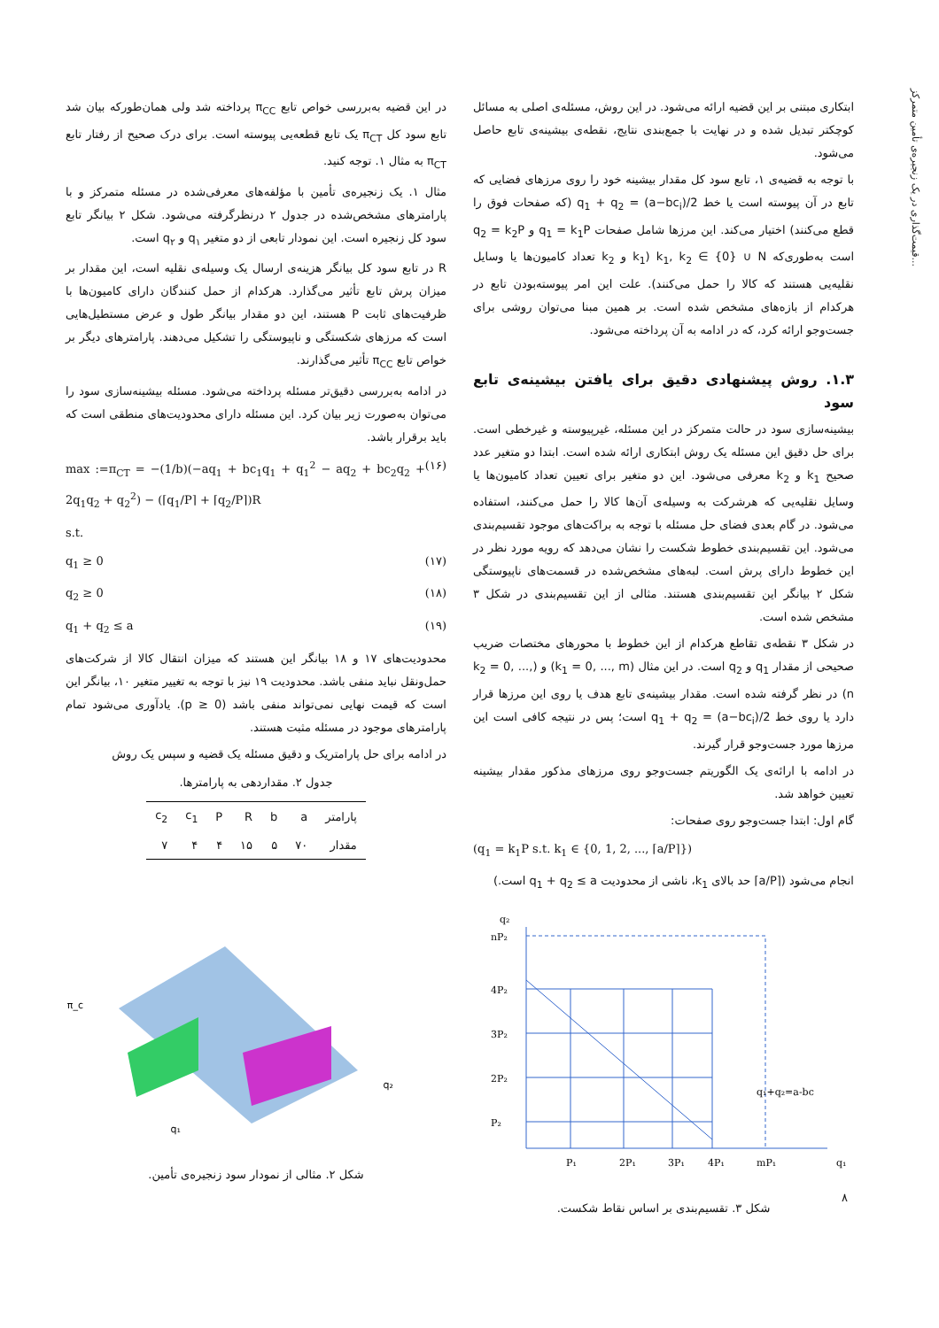قیمت‌گذاری در یک زنجیره‌ی تأمین متمرکز...
در این قضیه به‌بررسی خواص تابع π<sub>CC</sub> پرداخته شد ولی همان‌طورکه بیان شد تابع سود کل π<sub>CT</sub> یک تابع قطعه‌یی پیوسته است. برای درک صحیح از رفتار تابع π<sub>CT</sub> به مثال ۱. توجه کنید.
مثال ۱. یک زنجیره‌ی تأمین با مؤلفه‌های معرفی‌شده در مسئله متمرکز و با پارامترهای مشخص‌شده در جدول ۲ درنظرگرفته می‌شود. شکل ۲ بیانگر تابع سود کل زنجیره است. این نمودار تابعی از دو متغیر q<sub>۱</sub> و q<sub>۲</sub> است.
R در تابع سود کل بیانگر هزینه‌ی ارسال یک وسیله‌ی نقلیه است، این مقدار بر میزان پرش تابع تأثیر می‌گذارد. هرکدام از حمل کنندگان دارای کامیون‌ها با ظرفیت‌های ثابت P هستند، این دو مقدار بیانگر طول و عرض مستطیل‌هایی است که مرزهای شکستگی و ناپیوستگی را تشکیل می‌دهند. پارامترهای دیگر بر خواص تابع π<sub>CC</sub> تأثیر می‌گذارند.
در ادامه به‌بررسی دقیق‌تر مسئله پرداخته می‌شود. مسئله بیشینه‌سازی سود را می‌توان به‌صورت زیر بیان کرد. این مسئله دارای محدودیت‌های منطقی است که باید برقرار باشد.
max :=π<sub>CT</sub> = −(1/b)(−aq<sub>1</sub> + bc<sub>1</sub>q<sub>1</sub> + q<sub>1</sub><sup>2</sup> − aq<sub>2</sub> + bc<sub>2</sub>q<sub>2</sub> + 2q<sub>1</sub>q<sub>2</sub> + q<sub>2</sub><sup>2</sup>) − (⌈q<sub>1</sub>/P⌉ + ⌈q<sub>2</sub>/P⌉)R (۱۶)
s.t.
q<sub>1</sub> ≥ 0 (۱۷)
q<sub>2</sub> ≥ 0 (۱۸)
q<sub>1</sub> + q<sub>2</sub> ≤ a (۱۹)
محدودیت‌های ۱۷ و ۱۸ بیانگر این هستند که میزان انتقال کالا از شرکت‌های حمل‌ونقل نباید منفی باشد. محدودیت ۱۹ نیز با توجه به تغییر متغیر ۱۰، بیانگر این است که قیمت نهایی نمی‌تواند منفی باشد (p ≥ 0). یادآوری می‌شود تمام پارامترهای موجود در مسئله مثبت هستند.
در ادامه برای حل پارامتریک و دقیق مسئله یک قضیه و سپس یک روش
جدول ۲. مقداردهی به پارامترها.
| پارامتر | a | b | R | P | c<sub>1</sub> | c<sub>2</sub> |
| --- | --- | --- | --- | --- | --- | --- |
| مقدار | ۷۰ | ۵ | ۱۵ | ۴ | ۴ | ۷ |
π_c
q₁
q₂
شکل ۲. مثالی از نمودار سود زنجیره‌ی تأمین.
ابتکاری مبتنی بر این قضیه ارائه می‌شود. در این روش، مسئله‌ی اصلی به مسائل کوچکتر تبدیل شده و در نهایت با جمع‌بندی نتایج، نقطه‌ی بیشینه‌ی تابع حاصل می‌شود.
با توجه به قضیه‌ی ۱، تابع سود کل مقدار بیشینه خود را روی مرزهای فضایی که تابع در آن پیوسته است یا خط q<sub>1</sub> + q<sub>2</sub> = (a−bc<sub>i</sub>)/2 (که صفحات فوق را قطع می‌کنند) اختیار می‌کند. این مرزها شامل صفحات q<sub>1</sub> = k<sub>1</sub>P و q<sub>2</sub> = k<sub>2</sub>P است به‌طوری‌که k<sub>1</sub>, k<sub>2</sub> ∈ {0} ∪ N (k<sub>1</sub> و k<sub>2</sub> تعداد کامیون‌ها یا وسایل نقلیه‌یی هستند که کالا را حمل می‌کنند). علت این امر پیوسته‌بودن تابع در هرکدام از بازه‌های مشخص شده است. بر همین مبنا می‌توان روشی برای جست‌وجو ارائه کرد، که در ادامه به آن پرداخته می‌شود.
۱.۳. روش پیشنهادی دقیق برای یافتن بیشینه‌ی تابع سود
بیشینه‌سازی سود در حالت متمرکز در این مسئله، غیرپیوسته و غیرخطی است. برای حل دقیق این مسئله یک روش ابتکاری ارائه شده است. ابتدا دو متغیر عدد صحیح k<sub>1</sub> و k<sub>2</sub> معرفی می‌شود. این دو متغیر برای تعیین تعداد کامیون‌ها یا وسایل نقلیه‌یی که هرشرکت به وسیله‌ی آن‌ها کالا را حمل می‌کنند، استفاده می‌شود. در گام بعدی فضای حل مسئله با توجه به براکت‌های موجود تقسیم‌بندی می‌شود. این تقسیم‌بندی خطوط شکست را نشان می‌دهد که رویه مورد نظر در این خطوط دارای پرش است. لبه‌های مشخص‌شده در قسمت‌های ناپیوستگی شکل ۲ بیانگر این تقسیم‌بندی هستند. مثالی از این تقسیم‌بندی در شکل ۳ مشخص شده است.
در شکل ۳ نقطه‌ی تقاطع هرکدام از این خطوط با محورهای مختصات ضریب صحیحی از مقدار q<sub>1</sub> و q<sub>2</sub> است. در این مثال (k<sub>1</sub> = 0, ..., m) و (k<sub>2</sub> = 0, ..., n) در نظر گرفته شده است. مقدار بیشینه‌ی تابع هدف یا روی این مرزها قرار دارد یا روی خط q<sub>1</sub> + q<sub>2</sub> = (a−bc<sub>i</sub>)/2 است؛ پس در نتیجه کافی است این مرزها مورد جست‌وجو قرار گیرند.
در ادامه با ارائه‌ی یک الگوریتم جست‌وجو روی مرزهای مذکور مقدار بیشینه تعیین خواهد شد.
گام اول: ابتدا جست‌وجو روی صفحات:
(q<sub>1</sub> = k<sub>1</sub>P s.t. k<sub>1</sub> ∈ {0, 1, 2, ..., ⌈a/P⌉})
انجام می‌شود (⌈a/P⌉ حد بالای k<sub>1</sub>، ناشی از محدودیت q<sub>1</sub> + q<sub>2</sub> ≤ a است.)
q₂
nP₂
4P₂
3P₂
2P₂
P₂
P₁
2P₁
3P₁
4P₁
mP₁
q₁
q₁+q₂=a-bc
شکل ۳. تقسیم‌بندی بر اساس نقاط شکست.
۸